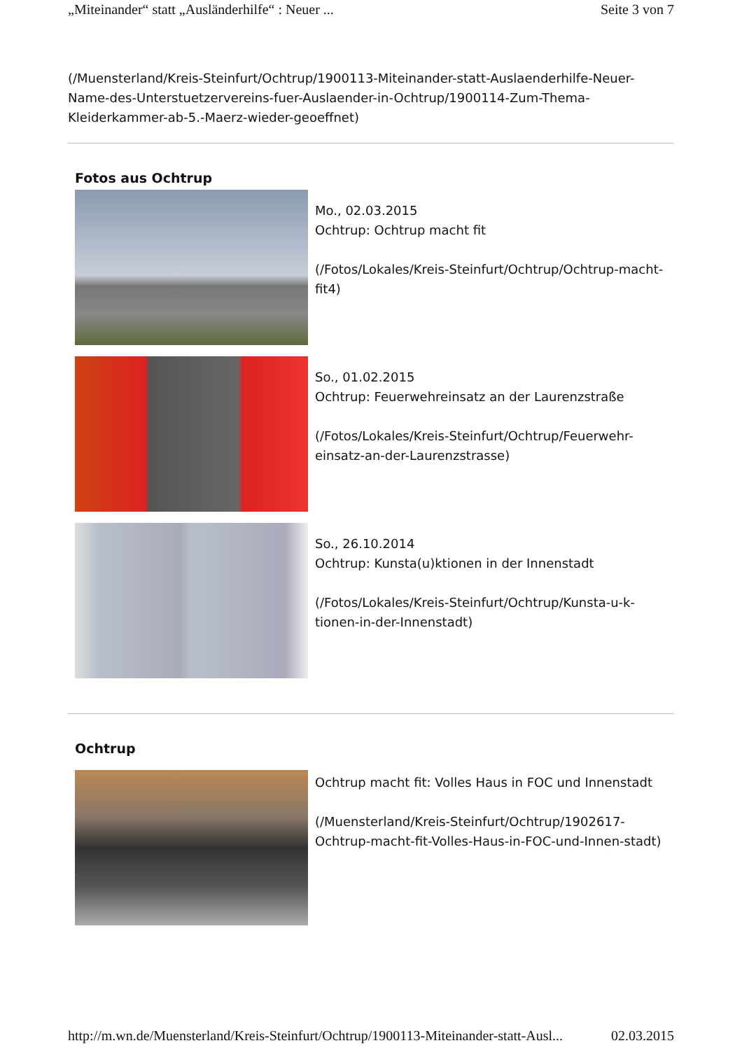„Miteinander“ statt „Ausländerhilfe“ : Neuer ... Seite 3 von 7
(/Muensterland/Kreis-Steinfurt/Ochtrup/1900113-Miteinander-statt-Auslaenderhilfe-Neu­er-Name-des-Unterstuetzervereins-fuer-Auslaender-in-Ochtrup/1900114-Zum-Thema-Kleiderkammer-ab-5.-Maerz-wieder-geoeffnet)
Fotos aus Ochtrup
Mo., 02.03.2015
Ochtrup: Ochtrup macht fit
(/Fotos/Lokales/Kreis-Steinfurt/Ochtrup/Ochtrup-macht-fit4)
So., 01.02.2015
Ochtrup: Feuerwehreinsatz an der Laurenzstraße
(/Fotos/Lokales/Kreis-Steinfurt/Ochtrup/Feuerwehr-einsatz-an-der-Laurenzstrasse)
So., 26.10.2014
Ochtrup: Kunsta(u)ktionen in der Innenstadt
(/Fotos/Lokales/Kreis-Steinfurt/Ochtrup/Kunsta-u-k-tionen-in-der-Innenstadt)
Ochtrup
Ochtrup macht fit: Volles Haus in FOC und Innenstadt
(/Muensterland/Kreis-Steinfurt/Ochtrup/1902617-Ochtrup-macht-fit-Volles-Haus-in-FOC-und-Innen-stadt)
http://m.wn.de/Muensterland/Kreis-Steinfurt/Ochtrup/1900113-Miteinander-statt-Ausl... 02.03.2015